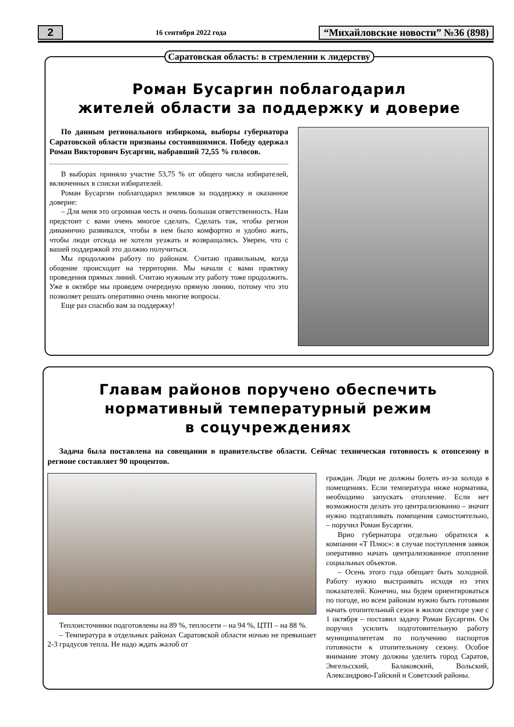2 16 сентября 2022 года “Михайловские новости” №36 (898)
Саратовская область: в стремлении к лидерству
Роман Бусаргин поблагодарил
жителей области за поддержку и доверие
По данным регионального избиркома, выборы губернатора Саратовской области признаны состоявшимися. Победу одержал Роман Викторович Бусаргин, набравший 72,55 % голосов.
В выборах приняло участие 53,75 % от общего числа избирателей, включенных в списки избирателей.
Роман Бусаргин поблагодарил земляков за поддержку и оказанное доверие:
– Для меня это огромная честь и очень большая ответственность. Нам предстоит с вами очень многое сделать. Сделать так, чтобы регион динамично развивался, чтобы в нем было комфортно и удобно жить, чтобы люди отсюда не хотели уезжать и возвращались. Уверен, что с вашей поддержкой это должно получиться.
Мы продолжим работу по районам. Считаю правильным, когда общение происходит на территории. Мы начали с вами практику проведения прямых линий. Считаю нужным эту работу тоже продолжить. Уже в октябре мы проведем очередную прямую линию, потому что это позволяет решать оперативно очень многие вопросы.
Еще раз спасибо вам за поддержку!
Главам районов поручено обеспечить
нормативный температурный режим
в соцучреждениях
Задача была поставлена на совещании в правительстве области. Сейчас техническая готовность к отопсезону в регионе составляет 90 процентов.
Теплоисточники подготовлены на 89 %, теплосети – на 94 %, ЦТП – на 88 %.
– Температура в отдельных районах Саратовской области ночью не превышает 2-3 градусов тепла. Не надо ждать жалоб от
граждан. Люди не должны болеть из-за холода в помещениях. Если температура ниже норматива, необходимо запускать отопление. Если нет возможности делать это централизованно – значит нужно подтапливать помещения самостоятельно, – поручил Роман Бусаргин.
Врио губернатора отдельно обратился к компании «Т Плюс»: в случае поступления заявок оперативно начать централизованное отопление социальных объектов.
– Осень этого года обещает быть холодной. Работу нужно выстраивать исходя из этих показателей. Конечно, мы будем ориентироваться по погоде, но всем районам нужно быть готовыми начать отопительный сезон в жилом секторе уже с 1 октября – поставил задачу Роман Бусаргин. Он поручил усилить подготовительную работу муниципалитетам по получению паспортов готовности к отопительному сезону. Особое внимание этому должны уделить город Саратов, Энгельсский, Балаковский, Вольский, Александрово-Гайский и Советский районы.